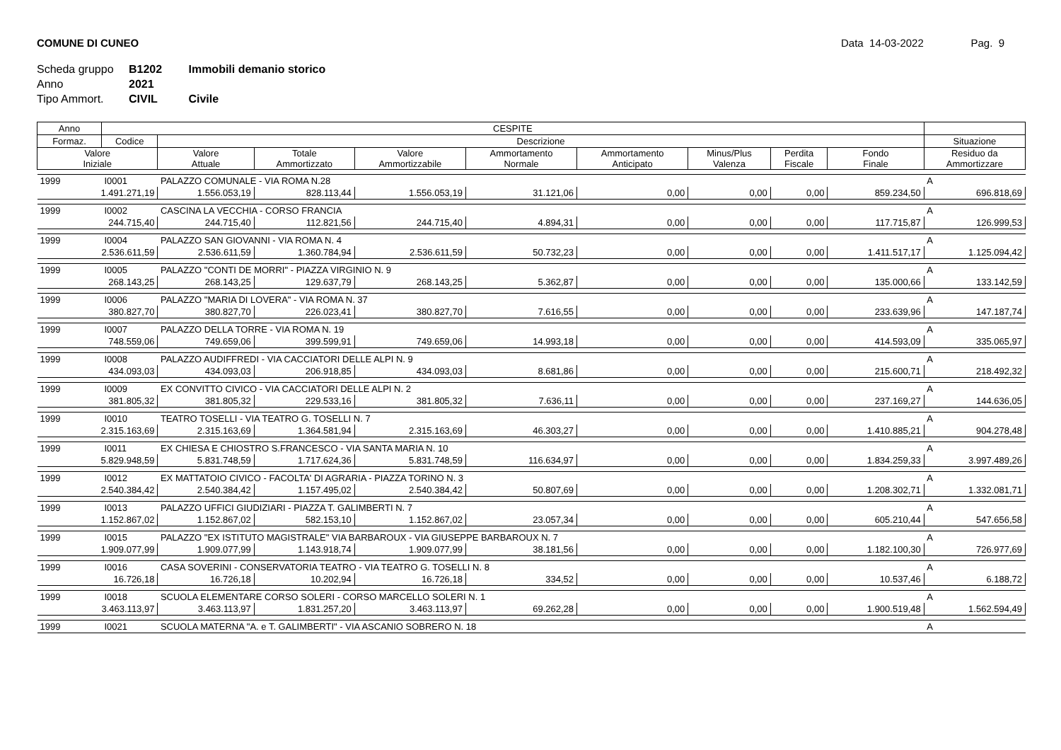COMUNE DI CUNEO Data 14-03-2022 Pag. 9
Scheda gruppo B1202 Immobili demanio storico
Anno 2021
Tipo Ammort. CIVIL Civile
| Anno | CESPITE | | | | | | | | | |
| --- | --- | --- | --- | --- | --- | --- | --- | --- | --- | --- |
| Formaz. | Codice | Descrizione | | | | | | | | Situazione |
| Valore Iniziale | | Valore Attuale | Totale Ammortizzato | Valore Ammortizzabile | Ammortamento Normale | Ammortamento Anticipato | Minus/Plus Valenza | Perdita Fiscale | Fondo Finale | Residuo da Ammortizzare |
| 1999 | I0001 | PALAZZO COMUNALE - VIA ROMA N.28 | | | | | | | | A |
| 1.491.271,19 | | 1.556.053,19 | 828.113,44 | 1.556.053,19 | 31.121,06 | 0,00 | 0,00 | 0,00 | 859.234,50 | 696.818,69 |
| 1999 | I0002 | CASCINA LA VECCHIA - CORSO FRANCIA | | | | | | | | A |
| 244.715,40 | | 244.715,40 | 112.821,56 | 244.715,40 | 4.894,31 | 0,00 | 0,00 | 0,00 | 117.715,87 | 126.999,53 |
| 1999 | I0004 | PALAZZO SAN GIOVANNI - VIA ROMA N. 4 | | | | | | | | A |
| 2.536.611,59 | | 2.536.611,59 | 1.360.784,94 | 2.536.611,59 | 50.732,23 | 0,00 | 0,00 | 0,00 | 1.411.517,17 | 1.125.094,42 |
| 1999 | I0005 | PALAZZO "CONTI DE MORRI" - PIAZZA VIRGINIO N. 9 | | | | | | | | A |
| 268.143,25 | | 268.143,25 | 129.637,79 | 268.143,25 | 5.362,87 | 0,00 | 0,00 | 0,00 | 135.000,66 | 133.142,59 |
| 1999 | I0006 | PALAZZO "MARIA DI LOVERA" - VIA ROMA N. 37 | | | | | | | | A |
| 380.827,70 | | 380.827,70 | 226.023,41 | 380.827,70 | 7.616,55 | 0,00 | 0,00 | 0,00 | 233.639,96 | 147.187,74 |
| 1999 | I0007 | PALAZZO DELLA TORRE - VIA ROMA N. 19 | | | | | | | | A |
| 748.559,06 | | 749.659,06 | 399.599,91 | 749.659,06 | 14.993,18 | 0,00 | 0,00 | 0,00 | 414.593,09 | 335.065,97 |
| 1999 | I0008 | PALAZZO AUDIFFREDI - VIA CACCIATORI DELLE ALPI N. 9 | | | | | | | | A |
| 434.093,03 | | 434.093,03 | 206.918,85 | 434.093,03 | 8.681,86 | 0,00 | 0,00 | 0,00 | 215.600,71 | 218.492,32 |
| 1999 | I0009 | EX CONVITTO CIVICO - VIA CACCIATORI DELLE ALPI N. 2 | | | | | | | | A |
| 381.805,32 | | 381.805,32 | 229.533,16 | 381.805,32 | 7.636,11 | 0,00 | 0,00 | 0,00 | 237.169,27 | 144.636,05 |
| 1999 | I0010 | TEATRO TOSELLI - VIA TEATRO G. TOSELLI N. 7 | | | | | | | | A |
| 2.315.163,69 | | 2.315.163,69 | 1.364.581,94 | 2.315.163,69 | 46.303,27 | 0,00 | 0,00 | 0,00 | 1.410.885,21 | 904.278,48 |
| 1999 | I0011 | EX CHIESA E CHIOSTRO S.FRANCESCO - VIA SANTA MARIA N. 10 | | | | | | | | A |
| 5.829.948,59 | | 5.831.748,59 | 1.717.624,36 | 5.831.748,59 | 116.634,97 | 0,00 | 0,00 | 0,00 | 1.834.259,33 | 3.997.489,26 |
| 1999 | I0012 | EX MATTATOIO CIVICO - FACOLTA' DI AGRARIA - PIAZZA TORINO N. 3 | | | | | | | | A |
| 2.540.384,42 | | 2.540.384,42 | 1.157.495,02 | 2.540.384,42 | 50.807,69 | 0,00 | 0,00 | 0,00 | 1.208.302,71 | 1.332.081,71 |
| 1999 | I0013 | PALAZZO UFFICI GIUDIZIARI - PIAZZA T. GALIMBERTI N. 7 | | | | | | | | A |
| 1.152.867,02 | | 1.152.867,02 | 582.153,10 | 1.152.867,02 | 23.057,34 | 0,00 | 0,00 | 0,00 | 605.210,44 | 547.656,58 |
| 1999 | I0015 | PALAZZO "EX ISTITUTO MAGISTRALE" VIA BARBAROUX - VIA GIUSEPPE BARBAROUX N. 7 | | | | | | | | A |
| 1.909.077,99 | | 1.909.077,99 | 1.143.918,74 | 1.909.077,99 | 38.181,56 | 0,00 | 0,00 | 0,00 | 1.182.100,30 | 726.977,69 |
| 1999 | I0016 | CASA SOVERINI - CONSERVATORIA TEATRO - VIA TEATRO G. TOSELLI N. 8 | | | | | | | | A |
| 16.726,18 | | 16.726,18 | 10.202,94 | 16.726,18 | 334,52 | 0,00 | 0,00 | 0,00 | 10.537,46 | 6.188,72 |
| 1999 | I0018 | SCUOLA ELEMENTARE CORSO SOLERI - CORSO MARCELLO SOLERI N. 1 | | | | | | | | A |
| 3.463.113,97 | | 3.463.113,97 | 1.831.257,20 | 3.463.113,97 | 69.262,28 | 0,00 | 0,00 | 0,00 | 1.900.519,48 | 1.562.594,49 |
| 1999 | I0021 | SCUOLA MATERNA "A. e T. GALIMBERTI" - VIA ASCANIO SOBRERO N. 18 | | | | | | | | A |